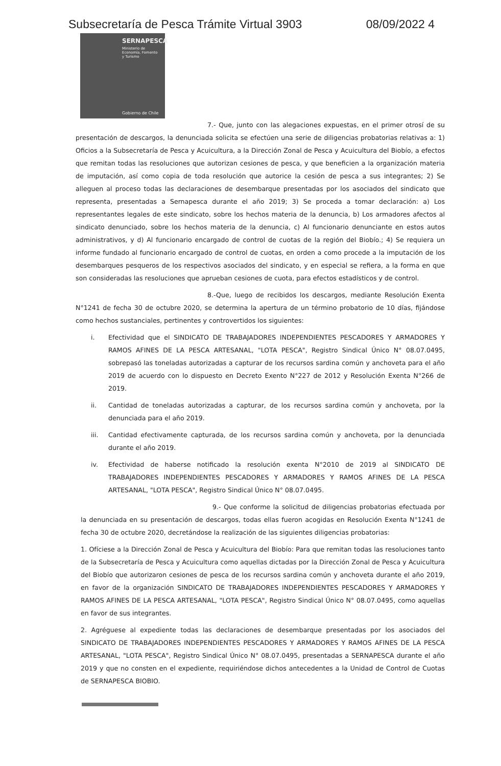Subsecretaría de Pesca Trámite Virtual 3903 08/09/2022 4
SERNAPESCA
Ministerio de
Economía, Fomento
y Turismo
Gobierno de Chile
7.- Que, junto con las alegaciones expuestas, en el primer otrosí de su presentación de descargos, la denunciada solicita se efectúen una serie de diligencias probatorias relativas a: 1) Oficios a la Subsecretaría de Pesca y Acuicultura, a la Dirección Zonal de Pesca y Acuicultura del Biobío, a efectos que remitan todas las resoluciones que autorizan cesiones de pesca, y que beneficien a la organización materia de imputación, así como copia de toda resolución que autorice la cesión de pesca a sus integrantes; 2) Se alleguen al proceso todas las declaraciones de desembarque presentadas por los asociados del sindicato que representa, presentadas a Sernapesca durante el año 2019; 3) Se proceda a tomar declaración: a) Los representantes legales de este sindicato, sobre los hechos materia de la denuncia, b) Los armadores afectos al sindicato denunciado, sobre los hechos materia de la denuncia, c) Al funcionario denunciante en estos autos administrativos, y d) Al funcionario encargado de control de cuotas de la región del Biobío.; 4) Se requiera un informe fundado al funcionario encargado de control de cuotas, en orden a como procede a la imputación de los desembarques pesqueros de los respectivos asociados del sindicato, y en especial se refiera, a la forma en que son consideradas las resoluciones que aprueban cesiones de cuota, para efectos estadísticos y de control.
8.-Que, luego de recibidos los descargos, mediante Resolución Exenta N°1241 de fecha 30 de octubre 2020, se determina la apertura de un término probatorio de 10 días, fijándose como hechos sustanciales, pertinentes y controvertidos los siguientes:
i. Efectividad que el SINDICATO DE TRABAJADORES INDEPENDIENTES PESCADORES Y ARMADORES Y RAMOS AFINES DE LA PESCA ARTESANAL, "LOTA PESCA", Registro Sindical Único N° 08.07.0495, sobrepasó las toneladas autorizadas a capturar de los recursos sardina común y anchoveta para el año 2019 de acuerdo con lo dispuesto en Decreto Exento N°227 de 2012 y Resolución Exenta N°266 de 2019.
ii. Cantidad de toneladas autorizadas a capturar, de los recursos sardina común y anchoveta, por la denunciada para el año 2019.
iii. Cantidad efectivamente capturada, de los recursos sardina común y anchoveta, por la denunciada durante el año 2019.
iv. Efectividad de haberse notificado la resolución exenta N°2010 de 2019 al SINDICATO DE TRABAJADORES INDEPENDIENTES PESCADORES Y ARMADORES Y RAMOS AFINES DE LA PESCA ARTESANAL, "LOTA PESCA", Registro Sindical Único N° 08.07.0495.
9.- Que conforme la solicitud de diligencias probatorias efectuada por la denunciada en su presentación de descargos, todas ellas fueron acogidas en Resolución Exenta N°1241 de fecha 30 de octubre 2020, decretándose la realización de las siguientes diligencias probatorias:
1. Ofíciese a la Dirección Zonal de Pesca y Acuicultura del Biobío: Para que remitan todas las resoluciones tanto de la Subsecretaría de Pesca y Acuicultura como aquellas dictadas por la Dirección Zonal de Pesca y Acuicultura del Biobío que autorizaron cesiones de pesca de los recursos sardina común y anchoveta durante el año 2019, en favor de la organización SINDICATO DE TRABAJADORES INDEPENDIENTES PESCADORES Y ARMADORES Y RAMOS AFINES DE LA PESCA ARTESANAL, "LOTA PESCA", Registro Sindical Único N° 08.07.0495, como aquellas en favor de sus integrantes.
2. Agréguese al expediente todas las declaraciones de desembarque presentadas por los asociados del SINDICATO DE TRABAJADORES INDEPENDIENTES PESCADORES Y ARMADORES Y RAMOS AFINES DE LA PESCA ARTESANAL, "LOTA PESCA", Registro Sindical Único N° 08.07.0495, presentadas a SERNAPESCA durante el año 2019 y que no consten en el expediente, requiriéndose dichos antecedentes a la Unidad de Control de Cuotas de SERNAPESCA BIOBIO.